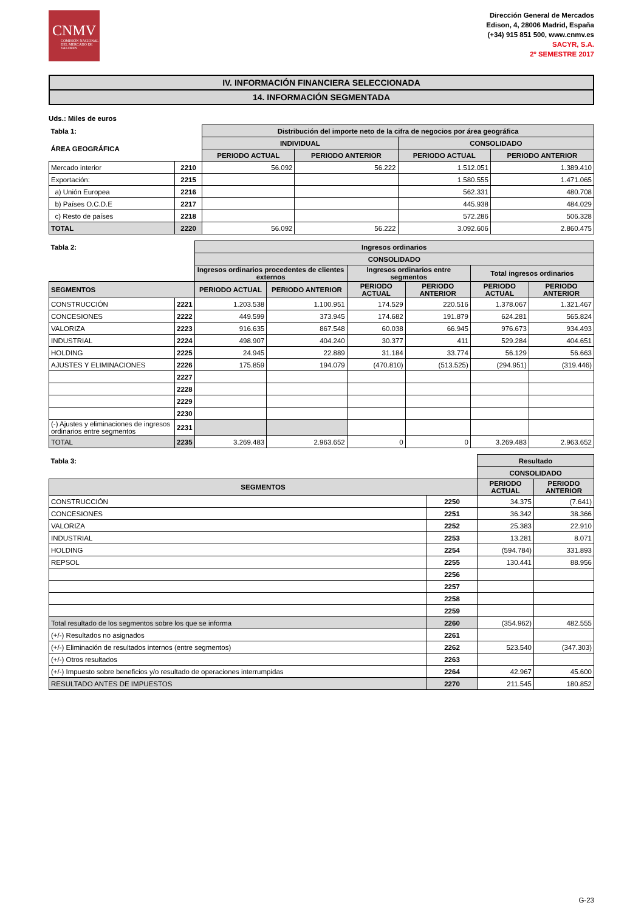CNMV
COMISIÓN NACIONAL DEL MERCADO DE VALORES
Dirección General de Mercados
Edison, 4, 28006 Madrid, España
(+34) 915 851 500, www.cnmv.es
SACYR, S.A.
2º SEMESTRE 2017
IV. INFORMACIÓN FINANCIERA SELECCIONADA
14. INFORMACIÓN SEGMENTADA
Uds.: Miles de euros
| Tabla 1: | | Distribución del importe neto de la cifra de negocios por área geográfica | | | |
| --- | --- | --- | --- | --- | --- |
| ÁREA GEOGRÁFICA | | INDIVIDUAL | | CONSOLIDADO | |
| | | PERIODO ACTUAL | PERIODO ANTERIOR | PERIODO ACTUAL | PERIODO ANTERIOR |
| Mercado interior | 2210 | 56.092 | 56.222 | 1.512.051 | 1.389.410 |
| Exportación: | 2215 | | | 1.580.555 | 1.471.065 |
| a) Unión Europea | 2216 | | | 562.331 | 480.708 |
| b) Países O.C.D.E | 2217 | | | 445.938 | 484.029 |
| c) Resto de países | 2218 | | | 572.286 | 506.328 |
| TOTAL | 2220 | 56.092 | 56.222 | 3.092.606 | 2.860.475 |
| Tabla 2: | | Ingresos ordinarios | | | | | |
| --- | --- | --- | --- | --- | --- | --- | --- |
| | | CONSOLIDADO | | | | | |
| | | Ingresos ordinarios procedentes de clientes externos | | Ingresos ordinarios entre segmentos | | Total ingresos ordinarios | |
| SEGMENTOS | | PERIODO ACTUAL | PERIODO ANTERIOR | PERIODO ACTUAL | PERIODO ANTERIOR | PERIODO ACTUAL | PERIODO ANTERIOR |
| CONSTRUCCIÓN | 2221 | 1.203.538 | 1.100.951 | 174.529 | 220.516 | 1.378.067 | 1.321.467 |
| CONCESIONES | 2222 | 449.599 | 373.945 | 174.682 | 191.879 | 624.281 | 565.824 |
| VALORIZA | 2223 | 916.635 | 867.548 | 60.038 | 66.945 | 976.673 | 934.493 |
| INDUSTRIAL | 2224 | 498.907 | 404.240 | 30.377 | 411 | 529.284 | 404.651 |
| HOLDING | 2225 | 24.945 | 22.889 | 31.184 | 33.774 | 56.129 | 56.663 |
| AJUSTES Y ELIMINACIONES | 2226 | 175.859 | 194.079 | (470.810) | (513.525) | (294.951) | (319.446) |
| | 2227 | | | | | | |
| | 2228 | | | | | | |
| | 2229 | | | | | | |
| | 2230 | | | | | | |
| (-) Ajustes y eliminaciones de ingresos ordinarios entre segmentos | 2231 | | | | | | |
| TOTAL | 2235 | 3.269.483 | 2.963.652 | 0 | 0 | 3.269.483 | 2.963.652 |
| Tabla 3: | | Resultado | |
| --- | --- | --- | --- |
| | | CONSOLIDADO | |
| SEGMENTOS | | PERIODO ACTUAL | PERIODO ANTERIOR |
| CONSTRUCCIÓN | 2250 | 34.375 | (7.641) |
| CONCESIONES | 2251 | 36.342 | 38.366 |
| VALORIZA | 2252 | 25.383 | 22.910 |
| INDUSTRIAL | 2253 | 13.281 | 8.071 |
| HOLDING | 2254 | (594.784) | 331.893 |
| REPSOL | 2255 | 130.441 | 88.956 |
| | 2256 | | |
| | 2257 | | |
| | 2258 | | |
| | 2259 | | |
| Total resultado de los segmentos sobre los que se informa | 2260 | (354.962) | 482.555 |
| (+/-) Resultados no asignados | 2261 | | |
| (+/-) Eliminación de resultados internos (entre segmentos) | 2262 | 523.540 | (347.303) |
| (+/-) Otros resultados | 2263 | | |
| (+/-) Impuesto sobre beneficios y/o resultado de operaciones interrumpidas | 2264 | 42.967 | 45.600 |
| RESULTADO ANTES DE IMPUESTOS | 2270 | 211.545 | 180.852 |
G-23